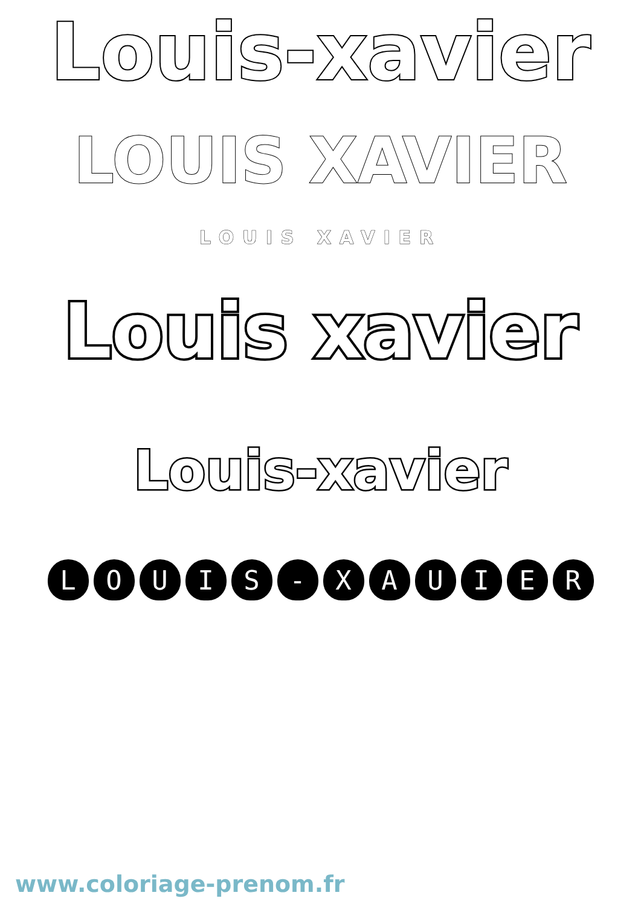Louis-xavier
LOUIS XAVIER
LOUIS XAVIER
Louis xavier
Louis-xavier
LOUIS - XAUIER
www.coloriage-prenom.fr